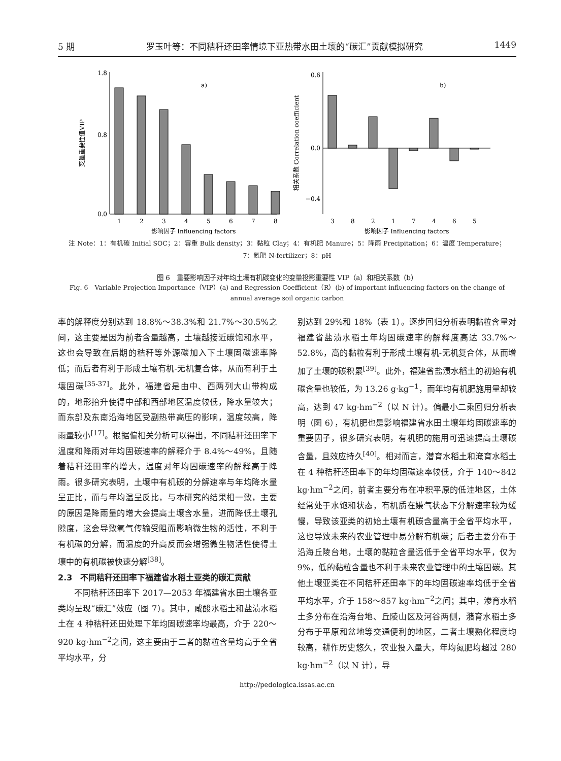5 期 罗玉叶等：不同秸秆还田率情境下亚热带水田土壤的“碳汇”贡献模拟研究 1449
变量重要性值VIP
0.0
0.8
1.8
a)
1
2
3
4
5
6
7
8
影响因子 Influencing factors
相关系数 Correlation coefficient
0.6
0.0
−0.4
b)
3
8
2
1
7
4
6
5
影响因子 Influencing factors
注 Note：1：有机碳 Initial SOC；2：容重 Bulk density；3：黏粒 Clay；4：有机肥 Manure；5：降雨 Precipitation；6：温度 Temperature；
7：氮肥 N-fertilizer；8：pH
图 6　重要影响因子对年均土壤有机碳变化的变量投影重要性 VIP（a）和相关系数（b）
Fig. 6　Variable Projection Importance（VIP）(a) and Regression Coefficient（R）(b) of important influencing factors on the change of annual average soil organic carbon
率的解释度分别达到 18.8%～38.3%和 21.7%～30.5%之间，这主要是因为前者含量越高，土壤越接近碳饱和水平，这也会导致在后期的秸秆等外源碳加入下土壤固碳速率降低；而后者有利于形成土壤有机-无机复合体，从而有利于土壤固碳<sup>[35-37]</sup>。此外，福建省是由中、西两列大山带构成的，地形抬升使得中部和西部地区温度较低，降水量较大；而东部及东南沿海地区受副热带高压的影响，温度较高，降雨量较小<sup>[17]</sup>。根据偏相关分析可以得出，不同秸秆还田率下温度和降雨对年均固碳速率的解释介于 8.4%～49%，且随着秸秆还田率的增大，温度对年均固碳速率的解释高于降雨。很多研究表明，土壤中有机碳的分解速率与年均降水量呈正比，而与年均温呈反比，与本研究的结果相一致，主要的原因是降雨量的增大会提高土壤含水量，进而降低土壤孔隙度，这会导致氧气传输受阻而影响微生物的活性，不利于有机碳的分解，而温度的升高反而会增强微生物活性使得土壤中的有机碳被快速分解<sup>[38]</sup>。
2.3　不同秸秆还田率下福建省水稻土亚类的碳汇贡献
不同秸秆还田率下 2017—2053 年福建省水田土壤各亚类均呈现“碳汇”效应（图 7）。其中，咸酸水稻土和盐渍水稻土在 4 种秸秆还田处理下年均固碳速率均最高，介于 220～920 kg·hm<sup>−2</sup>之间，这主要由于二者的黏粒含量均高于全省平均水平，分
别达到 29%和 18%（表 1）。逐步回归分析表明黏粒含量对福建省盐渍水稻土年均固碳速率的解释度高达 33.7%～52.8%，高的黏粒有利于形成土壤有机-无机复合体，从而增加了土壤的碳积累<sup>[39]</sup>。此外，福建省盐渍水稻土的初始有机碳含量也较低，为 13.26 g·kg<sup>−1</sup>，而年均有机肥施用量却较高，达到 47 kg·hm<sup>−2</sup>（以 N 计）。偏最小二乘回归分析表明（图 6），有机肥也是影响福建省水田土壤年均固碳速率的重要因子，很多研究表明，有机肥的施用可迅速提高土壤碳含量，且效应持久<sup>[40]</sup>。相对而言，潜育水稻土和淹育水稻土在 4 种秸秆还田率下的年均固碳速率较低，介于 140～842 kg·hm<sup>−2</sup>之间，前者主要分布在冲积平原的低洼地区，土体经常处于水饱和状态，有机质在嫌气状态下分解速率较为缓慢，导致该亚类的初始土壤有机碳含量高于全省平均水平，这也导致未来的农业管理中易分解有机碳；后者主要分布于沿海丘陵台地，土壤的黏粒含量远低于全省平均水平，仅为 9%，低的黏粒含量也不利于未来农业管理中的土壤固碳。其他土壤亚类在不同秸秆还田率下的年均固碳速率均低于全省平均水平，介于 158～857 kg·hm<sup>−2</sup>之间；其中，渗育水稻土多分布在沿海台地、丘陵山区及河谷两侧，潴育水稻土多分布于平原和盆地等交通便利的地区，二者土壤熟化程度均较高，耕作历史悠久，农业投入量大，年均氮肥均超过 280 kg·hm<sup>−2</sup>（以 N 计），导
http://pedologica.issas.ac.cn